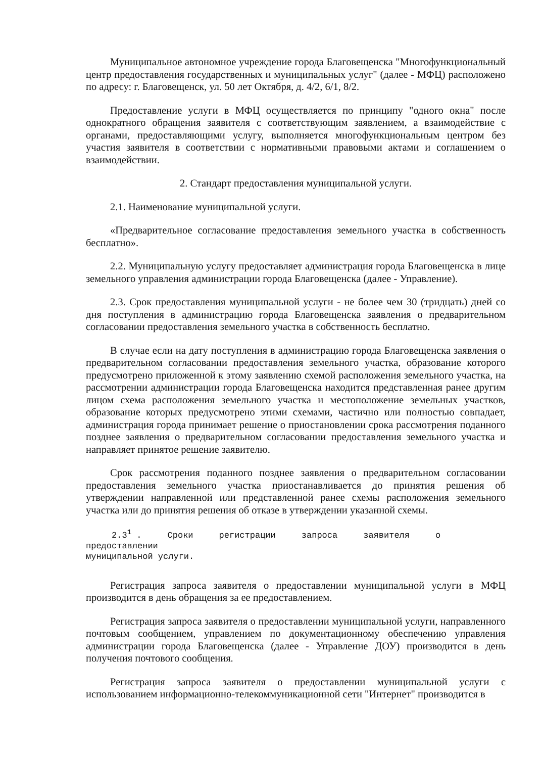Муниципальное автономное учреждение города Благовещенска "Многофункциональный центр предоставления государственных и муниципальных услуг" (далее - МФЦ) расположено по адресу: г. Благовещенск, ул. 50 лет Октября, д. 4/2, 6/1, 8/2.
Предоставление услуги в МФЦ осуществляется по принципу "одного окна" после однократного обращения заявителя с соответствующим заявлением, а взаимодействие с органами, предоставляющими услугу, выполняется многофункциональным центром без участия заявителя в соответствии с нормативными правовыми актами и соглашением о взаимодействии.
2. Стандарт предоставления муниципальной услуги.
2.1. Наименование муниципальной услуги.
«Предварительное согласование предоставления земельного участка в собственность бесплатно».
2.2. Муниципальную услугу предоставляет администрация города Благовещенска в лице земельного управления администрации города Благовещенска (далее - Управление).
2.3. Срок предоставления муниципальной услуги - не более чем 30 (тридцать) дней со дня поступления в администрацию города Благовещенска заявления о предварительном согласовании предоставления земельного участка в собственность бесплатно.
В случае если на дату поступления в администрацию города Благовещенска заявления о предварительном согласовании предоставления земельного участка, образование которого предусмотрено приложенной к этому заявлению схемой расположения земельного участка, на рассмотрении администрации города Благовещенска находится представленная ранее другим лицом схема расположения земельного участка и местоположение земельных участков, образование которых предусмотрено этими схемами, частично или полностью совпадает, администрация города принимает решение о приостановлении срока рассмотрения поданного позднее заявления о предварительном согласовании предоставления земельного участка и направляет принятое решение заявителю.
Срок рассмотрения поданного позднее заявления о предварительном согласовании предоставления земельного участка приостанавливается до принятия решения об утверждении направленной или представленной ранее схемы расположения земельного участка или до принятия решения об отказе в утверждении указанной схемы.
2.3<sup>1</sup> . Сроки регистрации запроса заявителя о
предоставлении
муниципальной услуги.
Регистрация запроса заявителя о предоставлении муниципальной услуги в МФЦ производится в день обращения за ее предоставлением.
Регистрация запроса заявителя о предоставлении муниципальной услуги, направленного почтовым сообщением, управлением по документационному обеспечению управления администрации города Благовещенска (далее - Управление ДОУ) производится в день получения почтового сообщения.
Регистрация запроса заявителя о предоставлении муниципальной услуги с использованием информационно-телекоммуникационной сети "Интернет" производится в